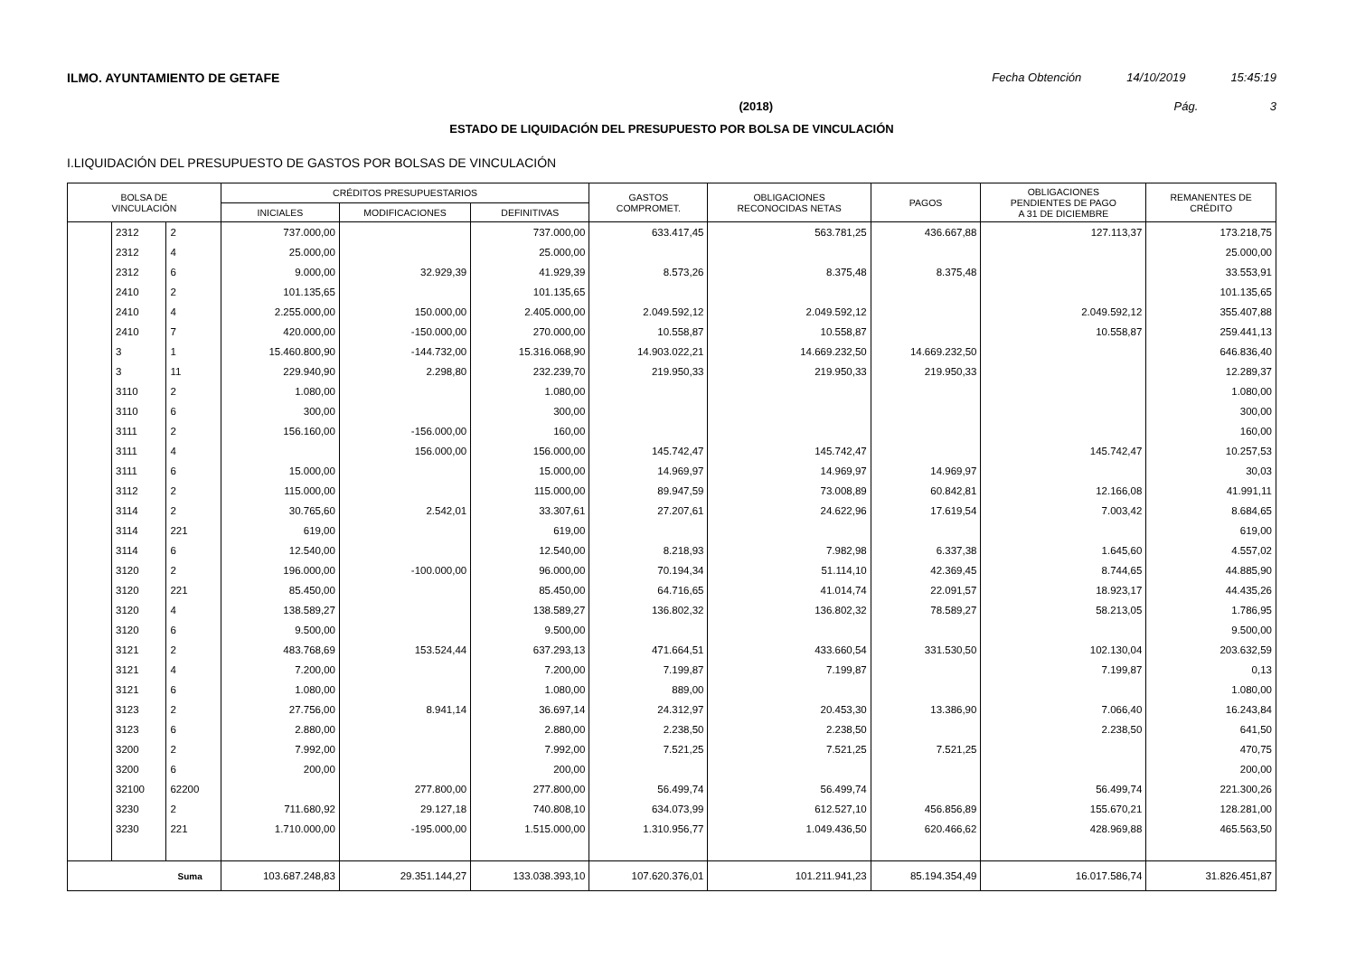ILMO. AYUNTAMIENTO DE GETAFE Fecha Obtención 14/10/2019 15:45:19
(2018) Pág. 3
ESTADO DE LIQUIDACIÓN DEL PRESUPUESTO POR BOLSA DE VINCULACIÓN
I.LIQUIDACIÓN DEL PRESUPUESTO DE GASTOS POR BOLSAS DE VINCULACIÓN
| BOLSA DE VINCULACIÓN | | | CRÉDITOS PRESUPUESTARIOS | | | GASTOS COMPROMET. | OBLIGACIONES RECONOCIDAS NETAS | PAGOS | OBLIGACIONES PENDIENTES DE PAGO A 31 DE DICIEMBRE | REMANENTES DE CRÉDITO |
| --- | --- | --- | --- | --- | --- | --- | --- | --- | --- | --- |
| | | | INICIALES | MODIFICACIONES | DEFINITIVAS | | | | | |
| | 2312 | 2 | 737.000,00 | | 737.000,00 | 633.417,45 | 563.781,25 | 436.667,88 | 127.113,37 | 173.218,75 |
| | 2312 | 4 | 25.000,00 | | 25.000,00 | | | | | 25.000,00 |
| | 2312 | 6 | 9.000,00 | 32.929,39 | 41.929,39 | 8.573,26 | 8.375,48 | 8.375,48 | | 33.553,91 |
| | 2410 | 2 | 101.135,65 | | 101.135,65 | | | | | 101.135,65 |
| | 2410 | 4 | 2.255.000,00 | 150.000,00 | 2.405.000,00 | 2.049.592,12 | 2.049.592,12 | | 2.049.592,12 | 355.407,88 |
| | 2410 | 7 | 420.000,00 | -150.000,00 | 270.000,00 | 10.558,87 | 10.558,87 | | 10.558,87 | 259.441,13 |
| | 3 | 1 | 15.460.800,90 | -144.732,00 | 15.316.068,90 | 14.903.022,21 | 14.669.232,50 | 14.669.232,50 | | 646.836,40 |
| | 3 | 11 | 229.940,90 | 2.298,80 | 232.239,70 | 219.950,33 | 219.950,33 | 219.950,33 | | 12.289,37 |
| | 3110 | 2 | 1.080,00 | | 1.080,00 | | | | | 1.080,00 |
| | 3110 | 6 | 300,00 | | 300,00 | | | | | 300,00 |
| | 3111 | 2 | 156.160,00 | -156.000,00 | 160,00 | | | | | 160,00 |
| | 3111 | 4 | | 156.000,00 | 156.000,00 | 145.742,47 | 145.742,47 | | 145.742,47 | 10.257,53 |
| | 3111 | 6 | 15.000,00 | | 15.000,00 | 14.969,97 | 14.969,97 | 14.969,97 | | 30,03 |
| | 3112 | 2 | 115.000,00 | | 115.000,00 | 89.947,59 | 73.008,89 | 60.842,81 | 12.166,08 | 41.991,11 |
| | 3114 | 2 | 30.765,60 | 2.542,01 | 33.307,61 | 27.207,61 | 24.622,96 | 17.619,54 | 7.003,42 | 8.684,65 |
| | 3114 | 221 | 619,00 | | 619,00 | | | | | 619,00 |
| | 3114 | 6 | 12.540,00 | | 12.540,00 | 8.218,93 | 7.982,98 | 6.337,38 | 1.645,60 | 4.557,02 |
| | 3120 | 2 | 196.000,00 | -100.000,00 | 96.000,00 | 70.194,34 | 51.114,10 | 42.369,45 | 8.744,65 | 44.885,90 |
| | 3120 | 221 | 85.450,00 | | 85.450,00 | 64.716,65 | 41.014,74 | 22.091,57 | 18.923,17 | 44.435,26 |
| | 3120 | 4 | 138.589,27 | | 138.589,27 | 136.802,32 | 136.802,32 | 78.589,27 | 58.213,05 | 1.786,95 |
| | 3120 | 6 | 9.500,00 | | 9.500,00 | | | | | 9.500,00 |
| | 3121 | 2 | 483.768,69 | 153.524,44 | 637.293,13 | 471.664,51 | 433.660,54 | 331.530,50 | 102.130,04 | 203.632,59 |
| | 3121 | 4 | 7.200,00 | | 7.200,00 | 7.199,87 | 7.199,87 | | 7.199,87 | 0,13 |
| | 3121 | 6 | 1.080,00 | | 1.080,00 | 889,00 | | | | 1.080,00 |
| | 3123 | 2 | 27.756,00 | 8.941,14 | 36.697,14 | 24.312,97 | 20.453,30 | 13.386,90 | 7.066,40 | 16.243,84 |
| | 3123 | 6 | 2.880,00 | | 2.880,00 | 2.238,50 | 2.238,50 | | 2.238,50 | 641,50 |
| | 3200 | 2 | 7.992,00 | | 7.992,00 | 7.521,25 | 7.521,25 | 7.521,25 | | 470,75 |
| | 3200 | 6 | 200,00 | | 200,00 | | | | | 200,00 |
| | 32100 | 62200 | | 277.800,00 | 277.800,00 | 56.499,74 | 56.499,74 | | 56.499,74 | 221.300,26 |
| | 3230 | 2 | 711.680,92 | 29.127,18 | 740.808,10 | 634.073,99 | 612.527,10 | 456.856,89 | 155.670,21 | 128.281,00 |
| | 3230 | 221 | 1.710.000,00 | -195.000,00 | 1.515.000,00 | 1.310.956,77 | 1.049.436,50 | 620.466,62 | 428.969,88 | 465.563,50 |
| Suma | | | 103.687.248,83 | 29.351.144,27 | 133.038.393,10 | 107.620.376,01 | 101.211.941,23 | 85.194.354,49 | 16.017.586,74 | 31.826.451,87 |